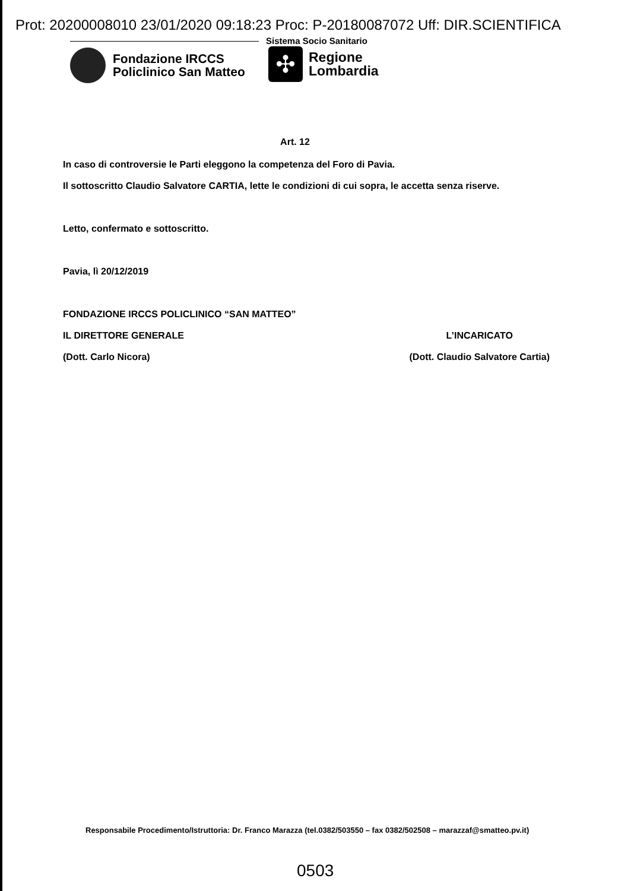Prot: 20200008010 23/01/2020 09:18:23 Proc: P-20180087072 Uff: DIR.SCIENTIFICA
Sistema Socio Sanitario
Fondazione IRCCS
Policlinico San Matteo
✣
Regione
Lombardia
Art. 12
In caso di controversie le Parti eleggono la competenza del Foro di Pavia.
Il sottoscritto Claudio Salvatore CARTIA, lette le condizioni di cui sopra, le accetta senza riserve.
Letto, confermato e sottoscritto.
Pavia, lì 20/12/2019
FONDAZIONE IRCCS POLICLINICO “SAN MATTEO”
IL DIRETTORE GENERALE
(Dott. Carlo Nicora)
L’INCARICATO
(Dott. Claudio Salvatore Cartia)
Responsabile Procedimento/Istruttoria: Dr. Franco Marazza (tel.0382/503550 – fax 0382/502508 – marazzaf@smatteo.pv.it)
0503